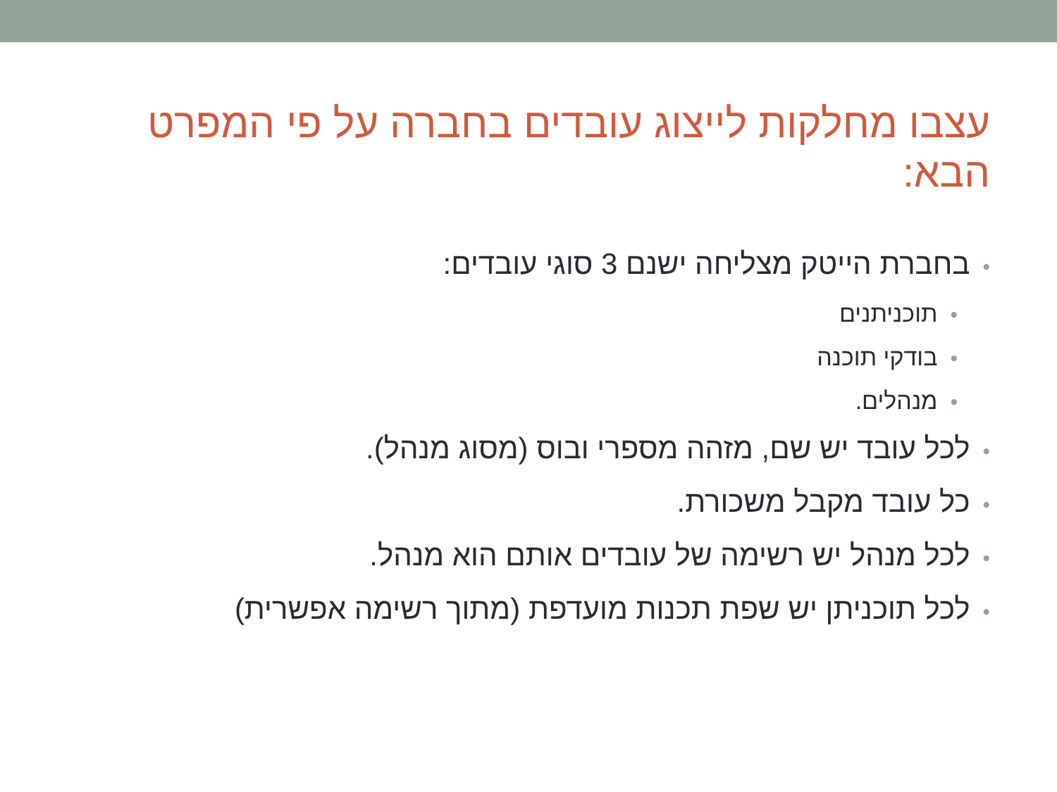עצבו מחלקות לייצוג עובדים בחברה על פי המפרט הבא:
•בחברת הייטק מצליחה ישנם 3 סוגי עובדים:
•תוכניתנים
•בודקי תוכנה
•מנהלים.
•לכל עובד יש שם, מזהה מספרי ובוס (מסוג מנהל).
•כל עובד מקבל משכורת.
•לכל מנהל יש רשימה של עובדים אותם הוא מנהל.
•לכל תוכניתן יש שפת תכנות מועדפת (מתוך רשימה אפשרית)